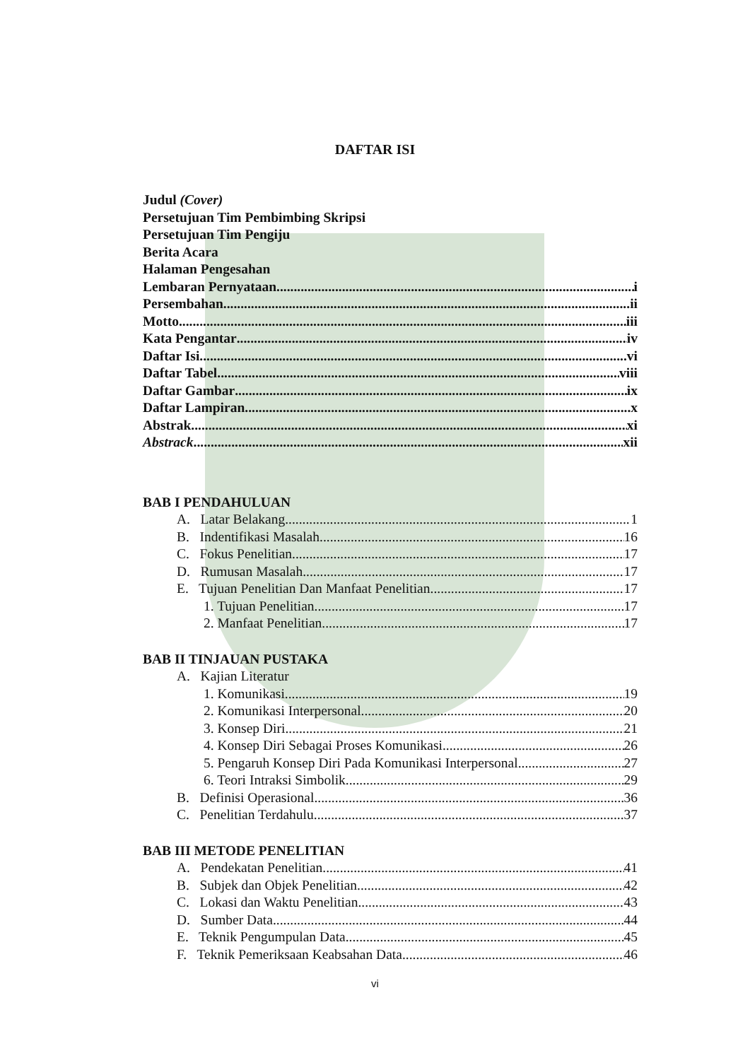DAFTAR ISI
Judul (Cover)
Persetujuan Tim Pembimbing Skripsi
Persetujuan Tim Pengiju
Berita Acara
Halaman Pengesahan
Lembaran Pernyataan i
Persembahan ii
Motto iii
Kata Pengantar iv
Daftar Isi vi
Daftar Tabel viii
Daftar Gambar ix
Daftar Lampiran x
Abstrak xi
Abstrack xii
BAB I PENDAHULUAN
A. Latar Belakang 1
B. Indentifikasi Masalah 16
C. Fokus Penelitian 17
D. Rumusan Masalah 17
E. Tujuan Penelitian Dan Manfaat Penelitian 17
1. Tujuan Penelitian 17
2. Manfaat Penelitian 17
BAB II TINJAUAN PUSTAKA
A. Kajian Literatur
1. Komunikasi 19
2. Komunikasi Interpersonal 20
3. Konsep Diri 21
4. Konsep Diri Sebagai Proses Komunikasi 26
5. Pengaruh Konsep Diri Pada Komunikasi Interpersonal 27
6. Teori Intraksi Simbolik 29
B. Definisi Operasional 36
C. Penelitian Terdahulu 37
BAB III METODE PENELITIAN
A. Pendekatan Penelitian 41
B. Subjek dan Objek Penelitian 42
C. Lokasi dan Waktu Penelitian 43
D. Sumber Data 44
E. Teknik Pengumpulan Data 45
F. Teknik Pemeriksaan Keabsahan Data 46
vi